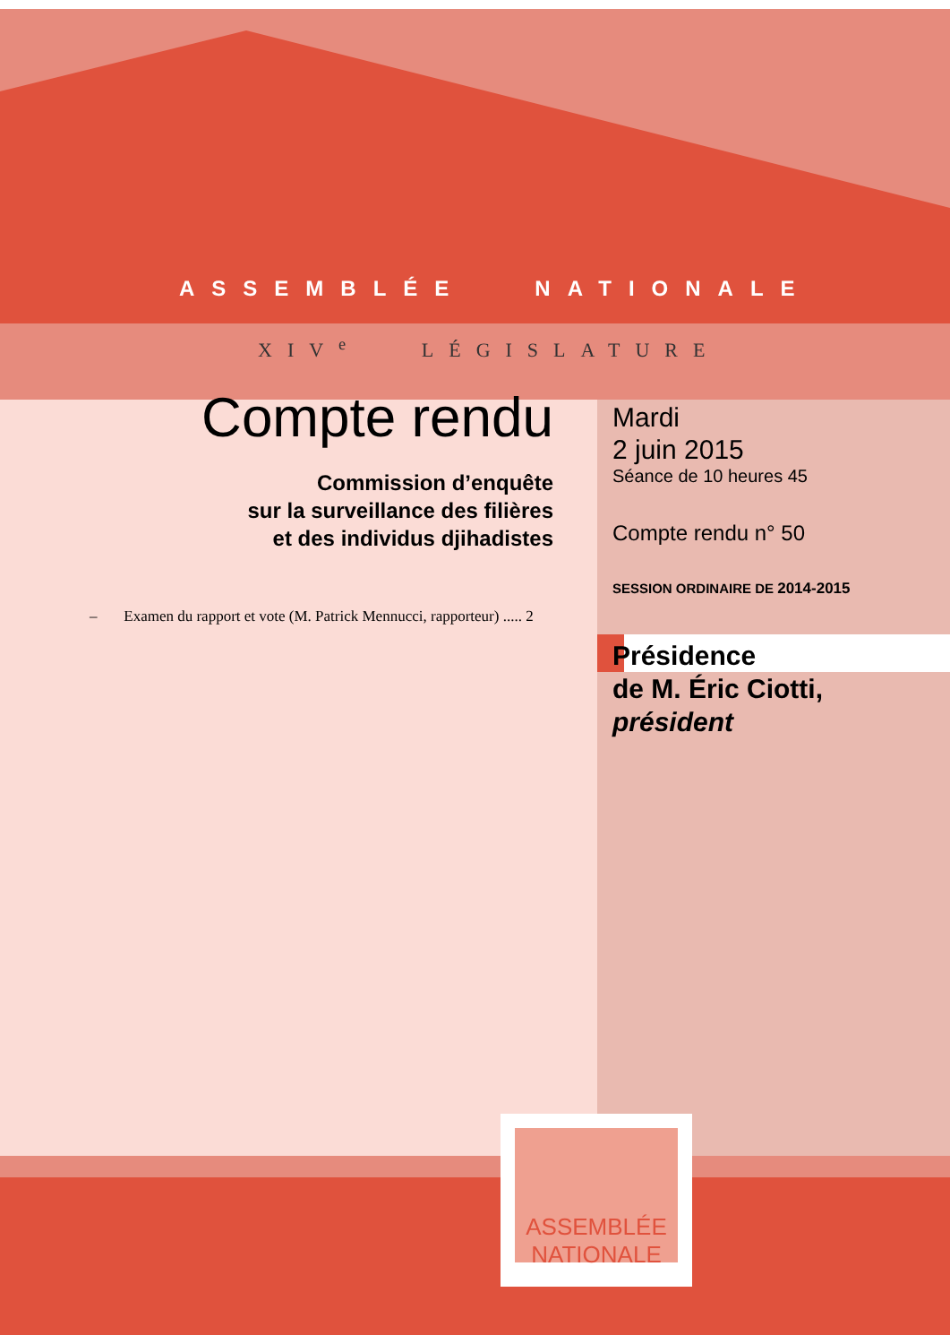ASSEMBLÉE NATIONALE
XIV<sup>e</sup> LÉGISLATURE
Compte rendu
Commission d’enquête
sur la surveillance des filières
et des individus djihadistes
– Examen du rapport et vote (M. Patrick Mennucci, rapporteur) ..... 2
Mardi
2 juin 2015
Séance de 10 heures 45
Compte rendu n° 50
SESSION ORDINAIRE DE 2014-2015
Présidence
de M. Éric Ciotti,
président
ASSEMBLÉE
NATIONALE